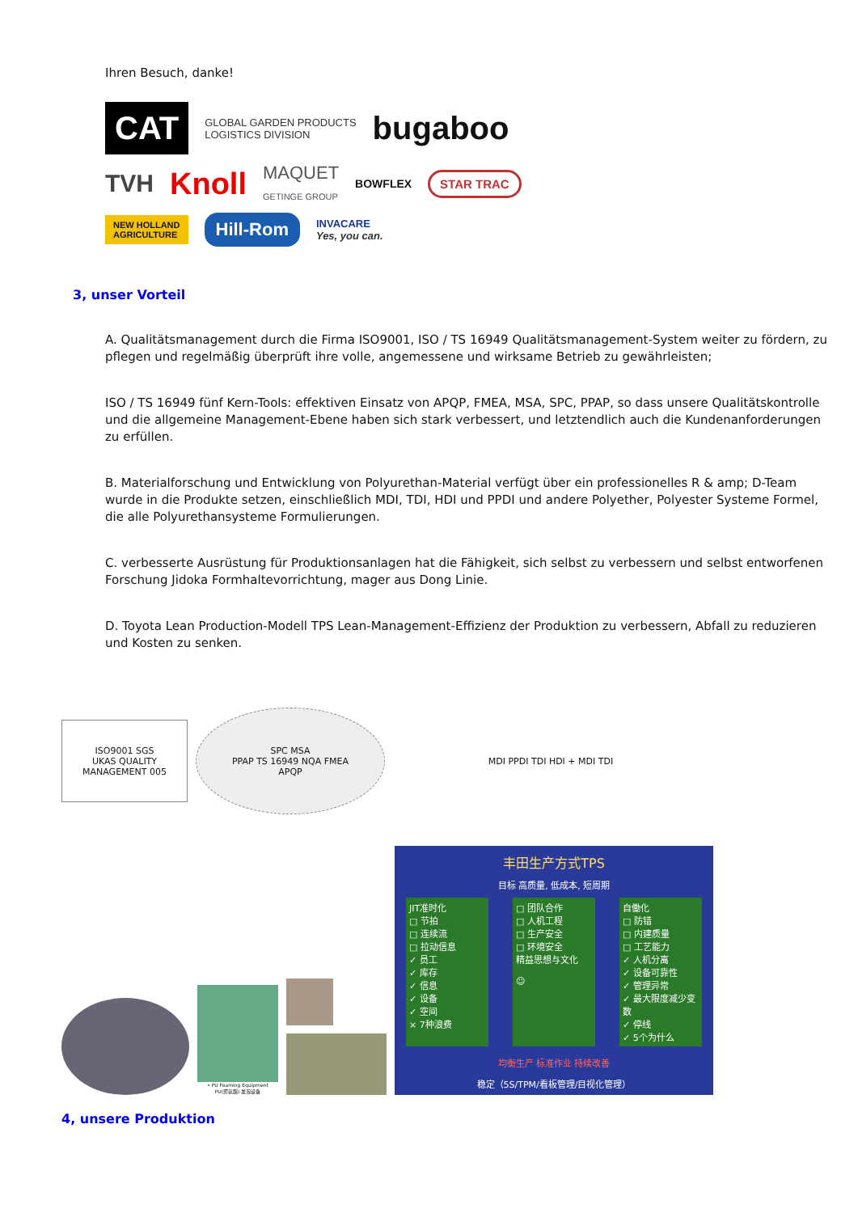Ihren Besuch, danke!
CAT GLOBAL GARDEN PRODUCTS
LOGISTICS DIVISION bugaboo TVH Knoll MAQUET
GETINGE GROUP BOWFLEX STAR TRAC NEW HOLLAND
AGRICULTURE Hill-Rom INVACARE
Yes, you can.
3, unser Vorteil
A. Qualitätsmanagement durch die Firma ISO9001, ISO / TS 16949 Qualitätsmanagement-System weiter zu fördern, zu pflegen und regelmäßig überprüft ihre volle, angemessene und wirksame Betrieb zu gewährleisten;
ISO / TS 16949 fünf Kern-Tools: effektiven Einsatz von APQP, FMEA, MSA, SPC, PPAP, so dass unsere Qualitätskontrolle und die allgemeine Management-Ebene haben sich stark verbessert, und letztendlich auch die Kundenanforderungen zu erfüllen.
B. Materialforschung und Entwicklung von Polyurethan-Material verfügt über ein professionelles R & amp; D-Team wurde in die Produkte setzen, einschließlich MDI, TDI, HDI und PPDI und andere Polyether, Polyester Systeme Formel, die alle Polyurethansysteme Formulierungen.
C. verbesserte Ausrüstung für Produktionsanlagen hat die Fähigkeit, sich selbst zu verbessern und selbst entworfenen Forschung Jidoka Formhaltevorrichtung, mager aus Dong Linie.
D. Toyota Lean Production-Modell TPS Lean-Management-Effizienz der Produktion zu verbessern, Abfall zu reduzieren und Kosten zu senken.
ISO9001 SGS
UKAS QUALITY MANAGEMENT 005
SPC MSA
PPAP TS 16949 NQA FMEA
APQP
MDI PPDI TDI HDI + MDI TDI
• PU Foaming Equipment
PU(聚氨酯) 发泡设备
丰田生产方式TPS
目标 高质量, 低成本, 短周期
JIT准时化
□ 节拍
□ 连续流
□ 拉动信息
✓ 员工
✓ 库存
✓ 信息
✓ 设备
✓ 空间
× 7种浪费
□ 团队合作
□ 人机工程
□ 生产安全
□ 环境安全
精益思想与文化
☺
自働化
□ 防错
□ 内建质量
□ 工艺能力
✓ 人机分离
✓ 设备可靠性
✓ 管理异常
✓ 最大限度减少变数
✓ 停线
✓ 5个为什么
均衡生产 标准作业 持续改善
稳定（5S/TPM/看板管理/目视化管理）
4, unsere Produktion